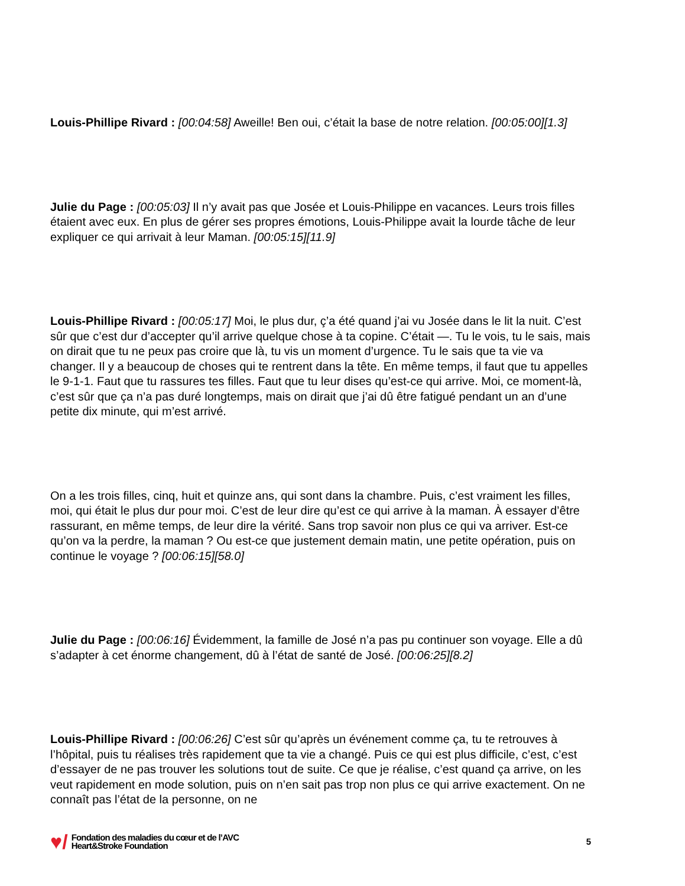Louis-Phillipe Rivard : [00:04:58] Aweille! Ben oui, c’était la base de notre relation. [00:05:00][1.3]
Julie du Page : [00:05:03] Il n’y avait pas que Josée et Louis-Philippe en vacances. Leurs trois filles étaient avec eux. En plus de gérer ses propres émotions, Louis-Philippe avait la lourde tâche de leur expliquer ce qui arrivait à leur Maman. [00:05:15][11.9]
Louis-Phillipe Rivard : [00:05:17] Moi, le plus dur, ç’a été quand j’ai vu Josée dans le lit la nuit. C’est sûr que c’est dur d’accepter qu’il arrive quelque chose à ta copine. C’était —. Tu le vois, tu le sais, mais on dirait que tu ne peux pas croire que là, tu vis un moment d’urgence. Tu le sais que ta vie va changer. Il y a beaucoup de choses qui te rentrent dans la tête. En même temps, il faut que tu appelles le 9-1-1. Faut que tu rassures tes filles. Faut que tu leur dises qu’est-ce qui arrive. Moi, ce moment-là, c’est sûr que ça n’a pas duré longtemps, mais on dirait que j’ai dû être fatigué pendant un an d’une petite dix minute, qui m’est arrivé.
On a les trois filles, cinq, huit et quinze ans, qui sont dans la chambre. Puis, c’est vraiment les filles, moi, qui était le plus dur pour moi. C’est de leur dire qu’est ce qui arrive à la maman. À essayer d’être rassurant, en même temps, de leur dire la vérité. Sans trop savoir non plus ce qui va arriver. Est-ce qu’on va la perdre, la maman ? Ou est-ce que justement demain matin, une petite opération, puis on continue le voyage ? [00:06:15][58.0]
Julie du Page : [00:06:16] Évidemment, la famille de José n’a pas pu continuer son voyage. Elle a dû s’adapter à cet énorme changement, dû à l’état de santé de José. [00:06:25][8.2]
Louis-Phillipe Rivard : [00:06:26] C’est sûr qu’après un événement comme ça, tu te retrouves à l’hôpital, puis tu réalises très rapidement que ta vie a changé. Puis ce qui est plus difficile, c’est, c’est d’essayer de ne pas trouver les solutions tout de suite. Ce que je réalise, c’est quand ça arrive, on les veut rapidement en mode solution, puis on n’en sait pas trop non plus ce qui arrive exactement. On ne connaît pas l’état de la personne, on ne
♥/
Fondation des maladies du cœur et de l’AVC
Heart&Stroke Foundation
5